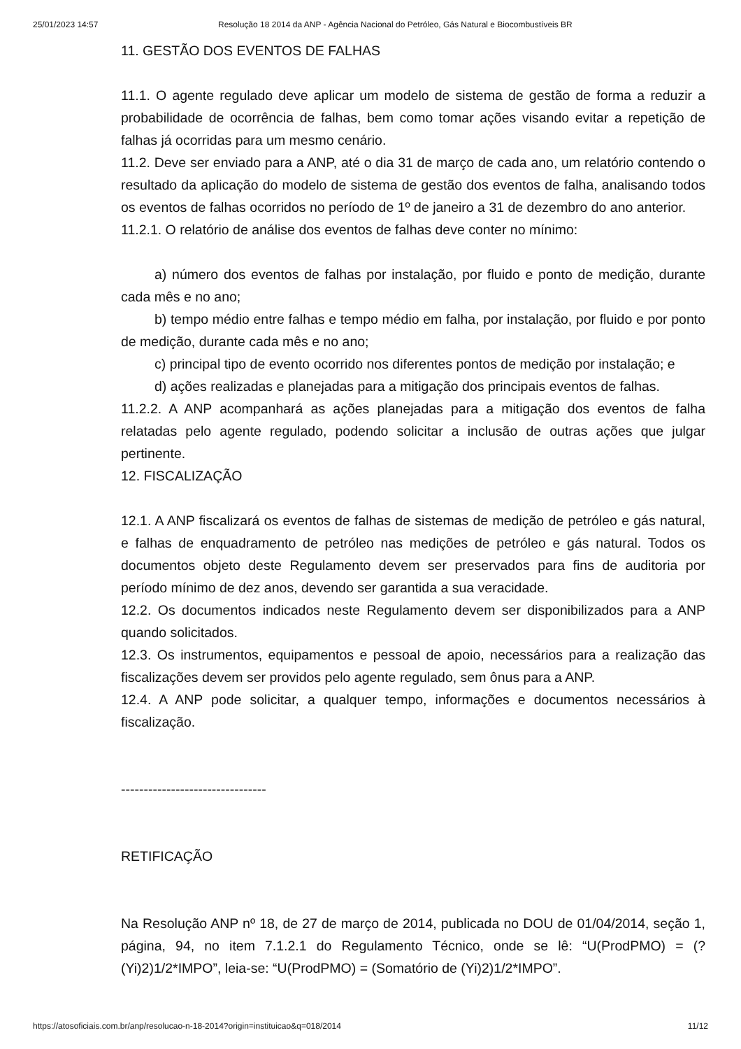25/01/2023 14:57 Resolução 18 2014 da ANP - Agência Nacional do Petróleo, Gás Natural e Biocombustíveis BR
11. GESTÃO DOS EVENTOS DE FALHAS
11.1. O agente regulado deve aplicar um modelo de sistema de gestão de forma a reduzir a probabilidade de ocorrência de falhas, bem como tomar ações visando evitar a repetição de falhas já ocorridas para um mesmo cenário.
11.2. Deve ser enviado para a ANP, até o dia 31 de março de cada ano, um relatório contendo o resultado da aplicação do modelo de sistema de gestão dos eventos de falha, analisando todos os eventos de falhas ocorridos no período de 1º de janeiro a 31 de dezembro do ano anterior.
11.2.1. O relatório de análise dos eventos de falhas deve conter no mínimo:
a) número dos eventos de falhas por instalação, por fluido e ponto de medição, durante cada mês e no ano;
b) tempo médio entre falhas e tempo médio em falha, por instalação, por fluido e por ponto de medição, durante cada mês e no ano;
c) principal tipo de evento ocorrido nos diferentes pontos de medição por instalação; e
d) ações realizadas e planejadas para a mitigação dos principais eventos de falhas.
11.2.2. A ANP acompanhará as ações planejadas para a mitigação dos eventos de falha relatadas pelo agente regulado, podendo solicitar a inclusão de outras ações que julgar pertinente.
12. FISCALIZAÇÃO
12.1. A ANP fiscalizará os eventos de falhas de sistemas de medição de petróleo e gás natural, e falhas de enquadramento de petróleo nas medições de petróleo e gás natural. Todos os documentos objeto deste Regulamento devem ser preservados para fins de auditoria por período mínimo de dez anos, devendo ser garantida a sua veracidade.
12.2. Os documentos indicados neste Regulamento devem ser disponibilizados para a ANP quando solicitados.
12.3. Os instrumentos, equipamentos e pessoal de apoio, necessários para a realização das fiscalizações devem ser providos pelo agente regulado, sem ônus para a ANP.
12.4. A ANP pode solicitar, a qualquer tempo, informações e documentos necessários à fiscalização.
--------------------------------
RETIFICAÇÃO
Na Resolução ANP nº 18, de 27 de março de 2014, publicada no DOU de 01/04/2014, seção 1, página, 94, no item 7.1.2.1 do Regulamento Técnico, onde se lê: “U(ProdPMO) = (?(Yi)2)1/2*IMPO”, leia-se: “U(ProdPMO) = (Somatório de (Yi)2)1/2*IMPO”.
https://atosoficiais.com.br/anp/resolucao-n-18-2014?origin=instituicao&q=018/2014 11/12